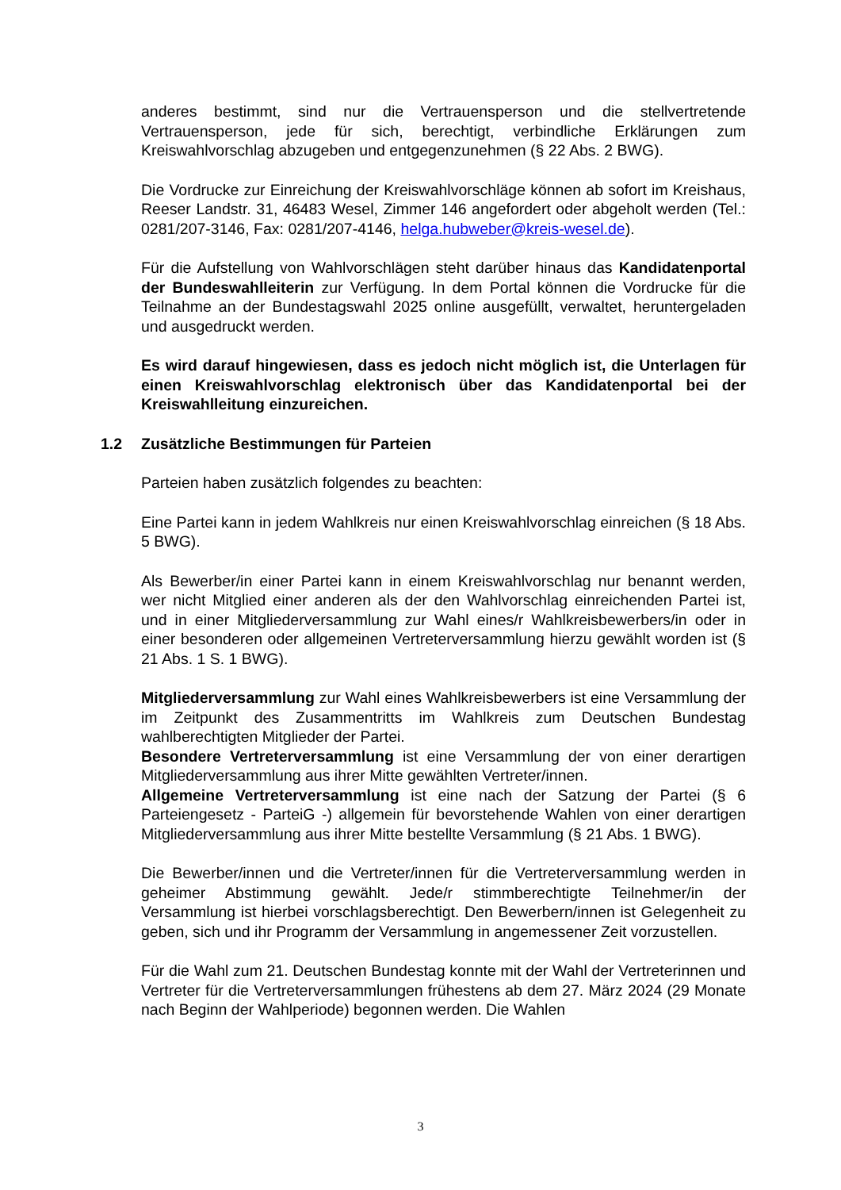anderes bestimmt, sind nur die Vertrauensperson und die stellvertretende Vertrauensperson, jede für sich, berechtigt, verbindliche Erklärungen zum Kreiswahlvorschlag abzugeben und entgegenzunehmen (§ 22 Abs. 2 BWG).
Die Vordrucke zur Einreichung der Kreiswahlvorschläge können ab sofort im Kreishaus, Reeser Landstr. 31, 46483 Wesel, Zimmer 146 angefordert oder abgeholt werden (Tel.: 0281/207-3146, Fax: 0281/207-4146, helga.hubweber@kreis-wesel.de).
Für die Aufstellung von Wahlvorschlägen steht darüber hinaus das Kandidatenportal der Bundeswahlleiterin zur Verfügung. In dem Portal können die Vordrucke für die Teilnahme an der Bundestagswahl 2025 online ausgefüllt, verwaltet, heruntergeladen und ausgedruckt werden.
Es wird darauf hingewiesen, dass es jedoch nicht möglich ist, die Unterlagen für einen Kreiswahlvorschlag elektronisch über das Kandidatenportal bei der Kreiswahlleitung einzureichen.
1.2 Zusätzliche Bestimmungen für Parteien
Parteien haben zusätzlich folgendes zu beachten:
Eine Partei kann in jedem Wahlkreis nur einen Kreiswahlvorschlag einreichen (§ 18 Abs. 5 BWG).
Als Bewerber/in einer Partei kann in einem Kreiswahlvorschlag nur benannt werden, wer nicht Mitglied einer anderen als der den Wahlvorschlag einreichenden Partei ist, und in einer Mitgliederversammlung zur Wahl eines/r Wahlkreisbewerbers/in oder in einer besonderen oder allgemeinen Vertreterversammlung hierzu gewählt worden ist (§ 21 Abs. 1 S. 1 BWG).
Mitgliederversammlung zur Wahl eines Wahlkreisbewerbers ist eine Versammlung der im Zeitpunkt des Zusammentritts im Wahlkreis zum Deutschen Bundestag wahlberechtigten Mitglieder der Partei.
Besondere Vertreterversammlung ist eine Versammlung der von einer derartigen Mitgliederversammlung aus ihrer Mitte gewählten Vertreter/innen.
Allgemeine Vertreterversammlung ist eine nach der Satzung der Partei (§ 6 Parteiengesetz - ParteiG -) allgemein für bevorstehende Wahlen von einer derartigen Mitgliederversammlung aus ihrer Mitte bestellte Versammlung (§ 21 Abs. 1 BWG).
Die Bewerber/innen und die Vertreter/innen für die Vertreterversammlung werden in geheimer Abstimmung gewählt. Jede/r stimmberechtigte Teilnehmer/in der Versammlung ist hierbei vorschlagsberechtigt. Den Bewerbern/innen ist Gelegenheit zu geben, sich und ihr Programm der Versammlung in angemessener Zeit vorzustellen.
Für die Wahl zum 21. Deutschen Bundestag konnte mit der Wahl der Vertreterinnen und Vertreter für die Vertreterversammlungen frühestens ab dem 27. März 2024 (29 Monate nach Beginn der Wahlperiode) begonnen werden. Die Wahlen
3